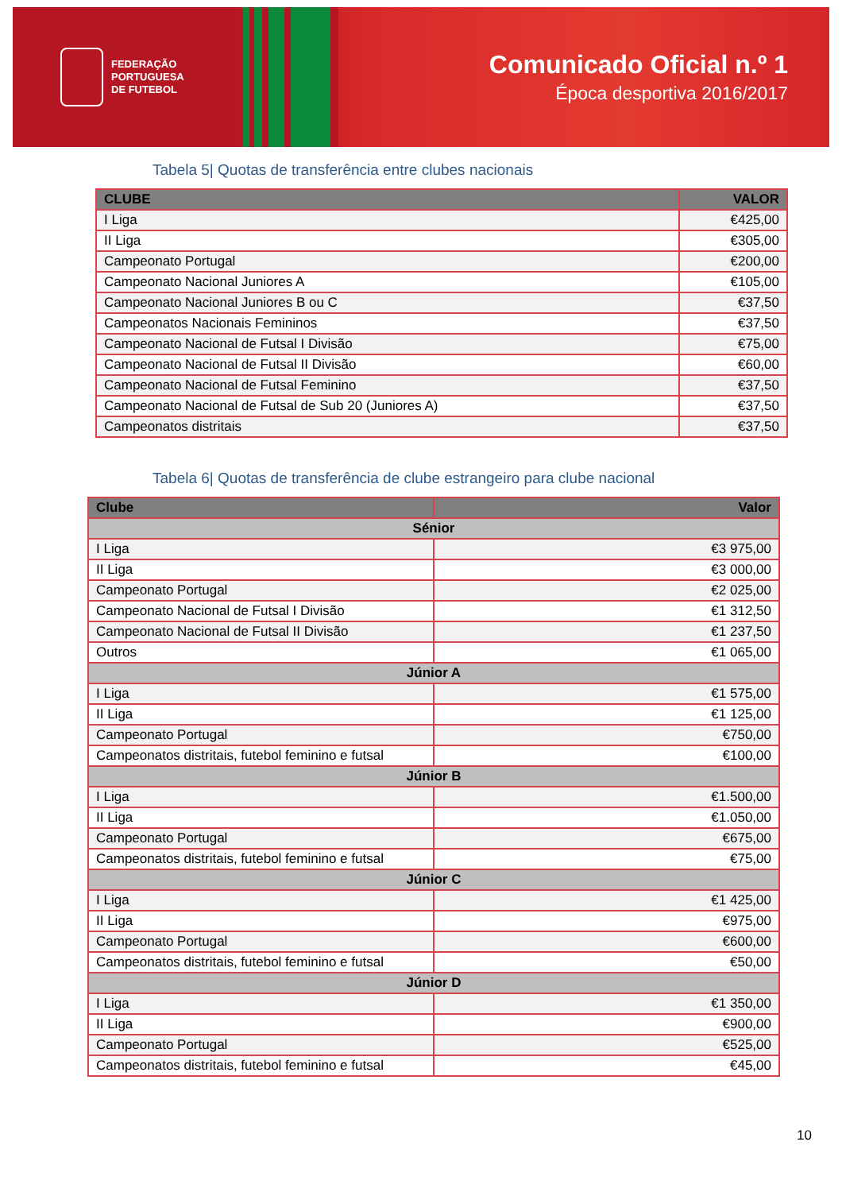FEDERAÇÃO
PORTUGUESA
DE FUTEBOL
Comunicado Oficial n.º 1
Época desportiva 2016/2017
Tabela 5| Quotas de transferência entre clubes nacionais
| CLUBE | VALOR |
| --- | --- |
| I Liga | €425,00 |
| II Liga | €305,00 |
| Campeonato Portugal | €200,00 |
| Campeonato Nacional Juniores A | €105,00 |
| Campeonato Nacional Juniores B ou C | €37,50 |
| Campeonatos Nacionais Femininos | €37,50 |
| Campeonato Nacional de Futsal I Divisão | €75,00 |
| Campeonato Nacional de Futsal II Divisão | €60,00 |
| Campeonato Nacional de Futsal Feminino | €37,50 |
| Campeonato Nacional de Futsal de Sub 20 (Juniores A) | €37,50 |
| Campeonatos distritais | €37,50 |
Tabela 6| Quotas de transferência de clube estrangeiro para clube nacional
| Clube | Valor |
| --- | --- |
| Sénior | |
| I Liga | €3 975,00 |
| II Liga | €3 000,00 |
| Campeonato Portugal | €2 025,00 |
| Campeonato Nacional de Futsal I Divisão | €1 312,50 |
| Campeonato Nacional de Futsal II Divisão | €1 237,50 |
| Outros | €1 065,00 |
| Júnior A | |
| I Liga | €1 575,00 |
| II Liga | €1 125,00 |
| Campeonato Portugal | €750,00 |
| Campeonatos distritais, futebol feminino e futsal | €100,00 |
| Júnior B | |
| I Liga | €1.500,00 |
| II Liga | €1.050,00 |
| Campeonato Portugal | €675,00 |
| Campeonatos distritais, futebol feminino e futsal | €75,00 |
| Júnior C | |
| I Liga | €1 425,00 |
| II Liga | €975,00 |
| Campeonato Portugal | €600,00 |
| Campeonatos distritais, futebol feminino e futsal | €50,00 |
| Júnior D | |
| I Liga | €1 350,00 |
| II Liga | €900,00 |
| Campeonato Portugal | €525,00 |
| Campeonatos distritais, futebol feminino e futsal | €45,00 |
10